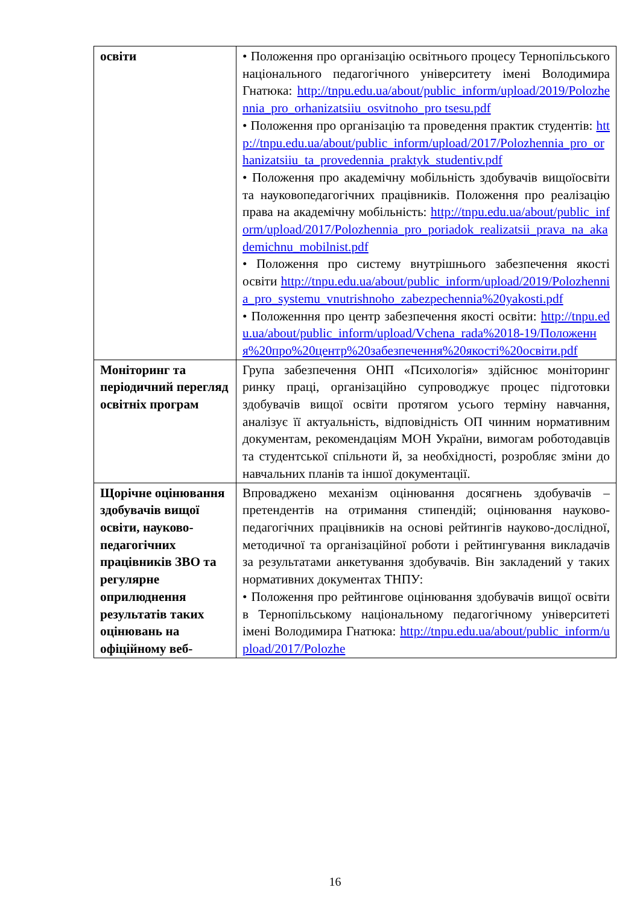| освіти | • Положення про організацію освітнього процесу Тернопільського національного педагогічного університету імені Володимира Гнатюка: http://tnpu.edu.ua/about/public_inform/upload/2019/Polozhennia_pro_orhanizatsiiu_osvitnoho_pro tsesu.pdf • Положення про організацію та проведення практик студентів: http://tnpu.edu.ua/about/public_inform/upload/2017/Polozhennia_pro_orhanizatsiiu_ta_provedennia_praktyk_studentiv.pdf • Положення про академічну мобільність здобувачів вищоїосвіти та науковопедагогічних працівників. Положення про реалізацію права на академічну мобільність: http://tnpu.edu.ua/about/public_inform/upload/2017/Polozhennia_pro_poriadok_realizatsii_prava_na_akademichnu_mobilnist.pdf • Положення про систему внутрішнього забезпечення якості освіти http://tnpu.edu.ua/about/public_inform/upload/2019/Polozhennia_pro_systemu_vnutrishnoho_zabezpechennia%20yakosti.pdf • Положенння про центр забезпечення якості освіти: http://tnpu.edu.ua/about/public_inform/upload/Vchena_rada%2018-19/Положення%20про%20центр%20забезпечення%20якості%20освіти.pdf |
| Моніторинг та періодичний перегляд освітніх програм | Група забезпечення ОНП «Психологія» здійснює моніторинг ринку праці, організаційно супроводжує процес підготовки здобувачів вищої освіти протягом усього терміну навчання, аналізує її актуальність, відповідність ОП чинним нормативним документам, рекомендаціям МОН України, вимогам роботодавців та студентської спільноти й, за необхідності, розробляє зміни до навчальних планів та іншої документації. |
| Щорічне оцінювання здобувачів вищої освіти, науково-педагогічних працівників ЗВО та регулярне оприлюднення результатів таких оцінювань на офіційному веб- | Впроваджено механізм оцінювання досягнень здобувачів – претендентів на отримання стипендій; оцінювання науково-педагогічних працівників на основі рейтингів науково-дослідної, методичної та організаційної роботи і рейтингування викладачів за результатами анкетування здобувачів. Він закладений у таких нормативних документах ТНПУ: • Положення про рейтингове оцінювання здобувачів вищої освіти в Тернопільському національному педагогічному університеті імені Володимира Гнатюка: http://tnpu.edu.ua/about/public_inform/upload/2017/Polozhe |
16